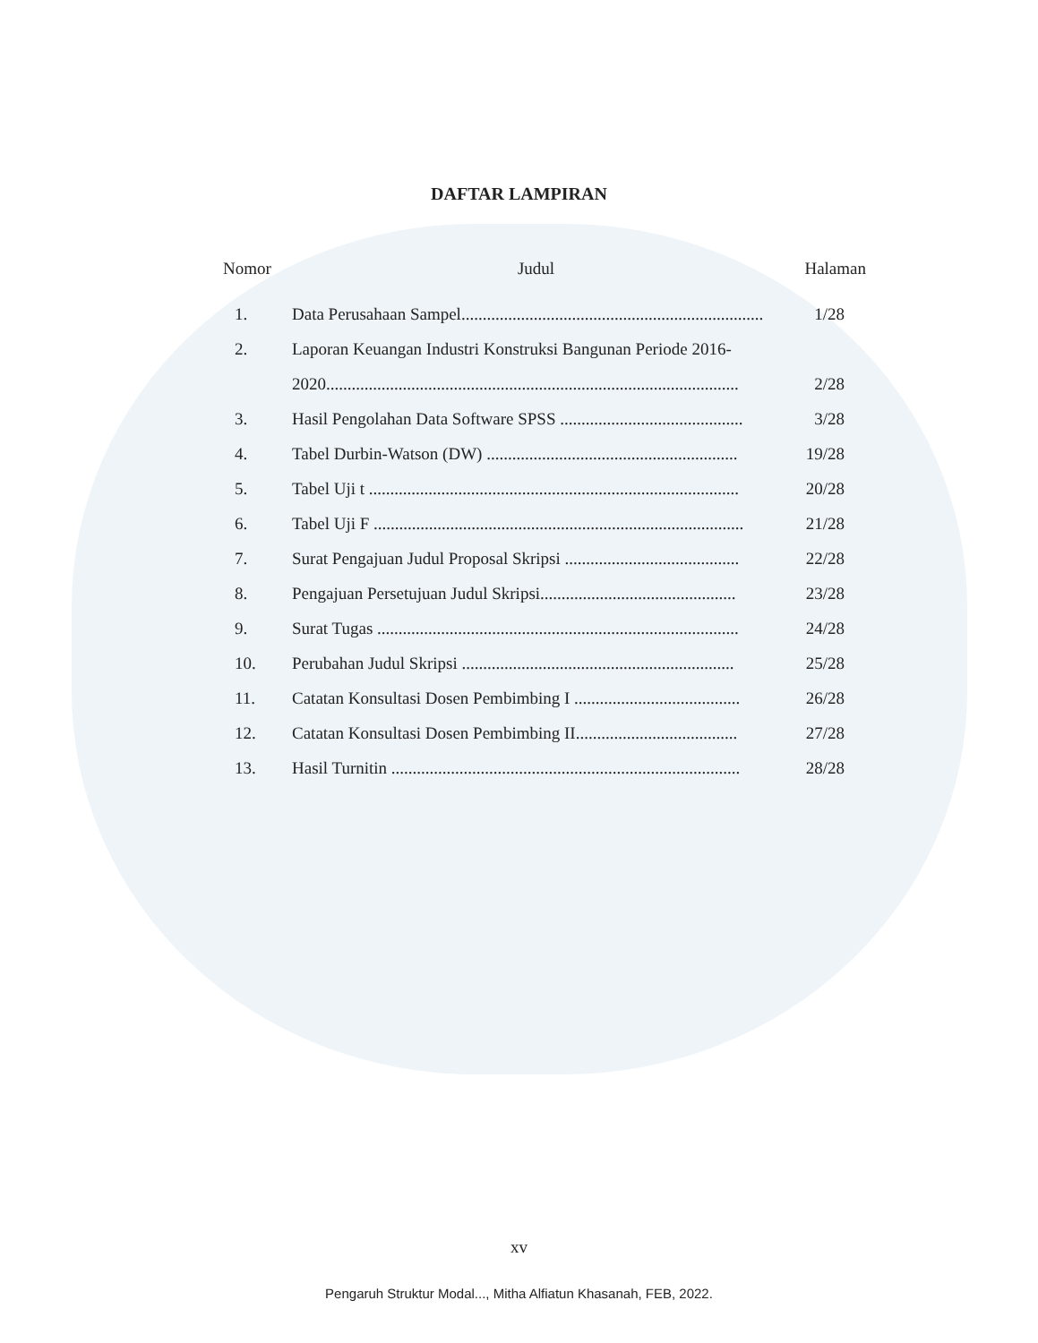DAFTAR LAMPIRAN
| Nomor | Judul | Halaman |
| --- | --- | --- |
| 1. | Data Perusahaan Sampel....................................................................... | 1/28 |
| 2. | Laporan Keuangan Industri Konstruksi Bangunan Periode 2016- | |
| | 2020................................................................................................. | 2/28 |
| 3. | Hasil Pengolahan Data Software SPSS ........................................... | 3/28 |
| 4. | Tabel Durbin-Watson (DW) ........................................................... | 19/28 |
| 5. | Tabel Uji t ....................................................................................... | 20/28 |
| 6. | Tabel Uji F ....................................................................................... | 21/28 |
| 7. | Surat Pengajuan Judul Proposal Skripsi ......................................... | 22/28 |
| 8. | Pengajuan Persetujuan Judul Skripsi.............................................. | 23/28 |
| 9. | Surat Tugas ..................................................................................... | 24/28 |
| 10. | Perubahan Judul Skripsi ................................................................ | 25/28 |
| 11. | Catatan Konsultasi Dosen Pembimbing I ....................................... | 26/28 |
| 12. | Catatan Konsultasi Dosen Pembimbing II...................................... | 27/28 |
| 13. | Hasil Turnitin .................................................................................. | 28/28 |
xv
Pengaruh Struktur Modal..., Mitha Alfiatun Khasanah, FEB, 2022.